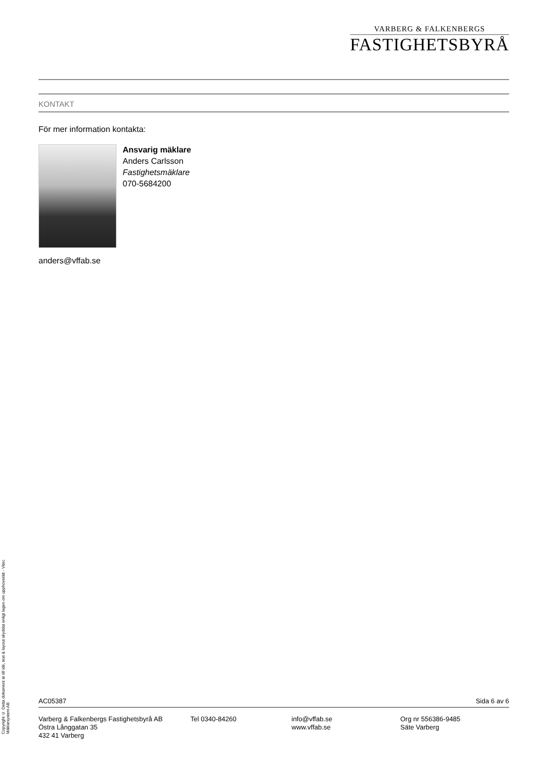VARBERG & FALKENBERGS
FASTIGHETSBYRÅ
KONTAKT
För mer information kontakta:
Ansvarig mäklare
Anders Carlsson
Fastighetsmäklare
070-5684200
anders@vffab.se
Copyright © Detta dokument är till idé, text & layout skyddat enligt lagen om upphovsrätt - Vitec Mäklarsystem AB
AC05387 Sida 6 av 6
Varberg & Falkenbergs Fastighetsbyrå AB
Östra Långgatan 35
432 41 Varberg
Tel 0340-84260 info@vffab.se
www.vffab.se
Org nr 556386-9485
Säte Varberg